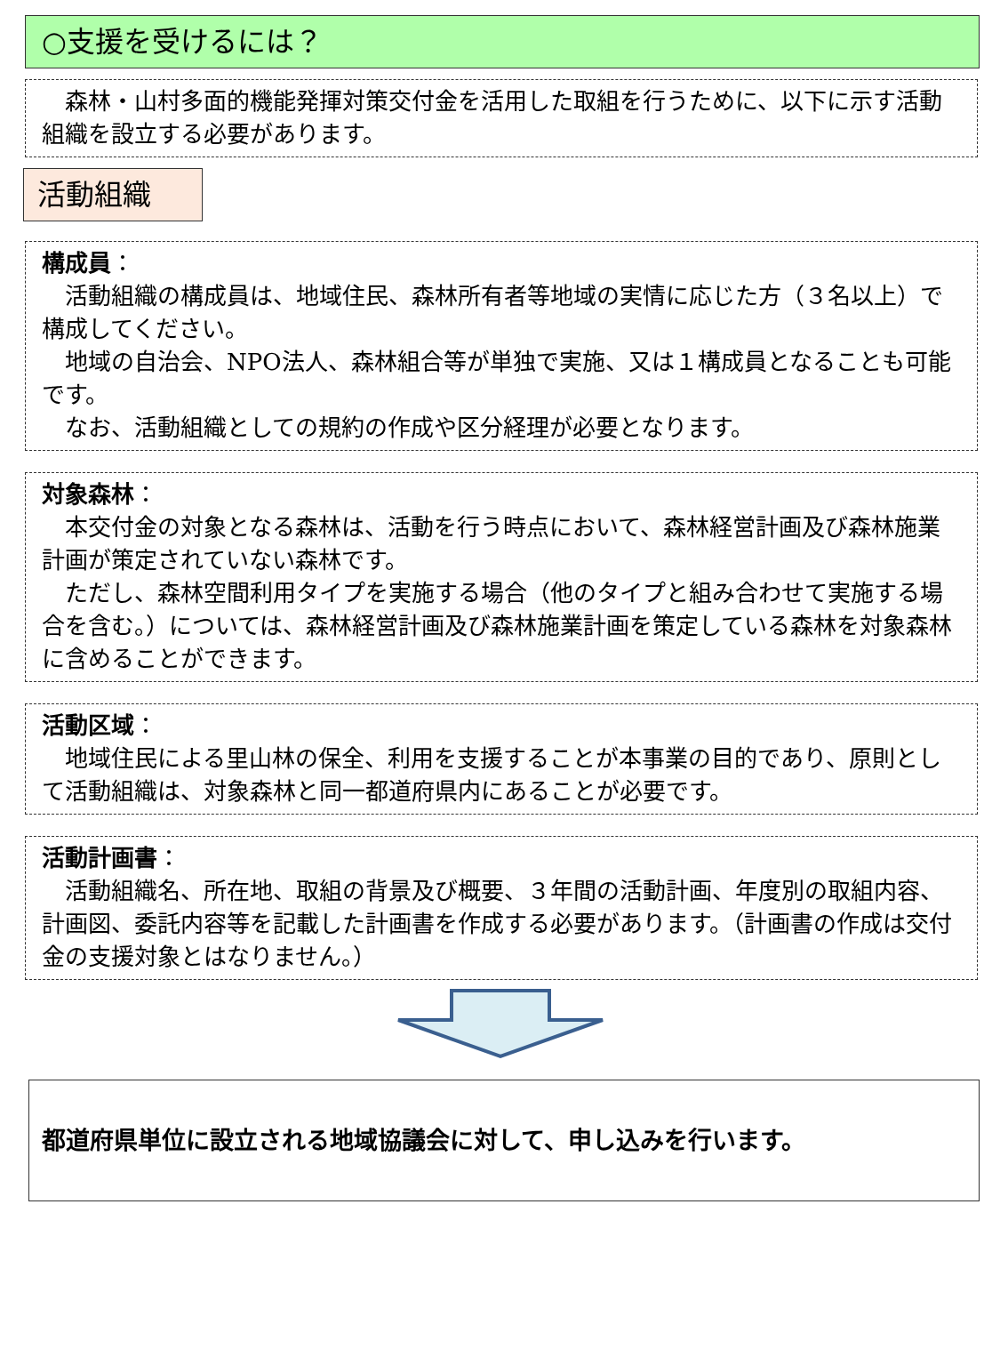○支援を受けるには？
　森林・山村多面的機能発揮対策交付金を活用した取組を行うために、以下に示す活動組織を設立する必要があります。
活動組織
構成員：
　活動組織の構成員は、地域住民、森林所有者等地域の実情に応じた方（３名以上）で構成してください。
　地域の自治会、NPO法人、森林組合等が単独で実施、又は１構成員となることも可能です。
　なお、活動組織としての規約の作成や区分経理が必要となります。
対象森林：
　本交付金の対象となる森林は、活動を行う時点において、森林経営計画及び森林施業計画が策定されていない森林です。
　ただし、森林空間利用タイプを実施する場合（他のタイプと組み合わせて実施する場合を含む。）については、森林経営計画及び森林施業計画を策定している森林を対象森林に含めることができます。
活動区域：
　地域住民による里山林の保全、利用を支援することが本事業の目的であり、原則として活動組織は、対象森林と同一都道府県内にあることが必要です。
活動計画書：
　活動組織名、所在地、取組の背景及び概要、３年間の活動計画、年度別の取組内容、計画図、委託内容等を記載した計画書を作成する必要があります。（計画書の作成は交付金の支援対象とはなりません。）
都道府県単位に設立される地域協議会に対して、申し込みを行います。